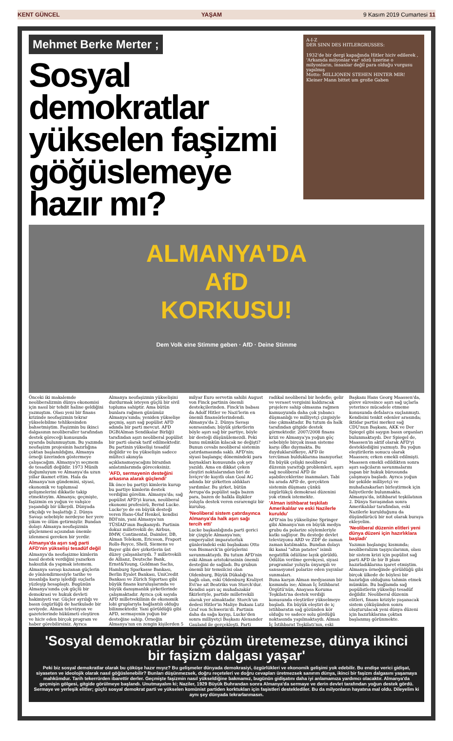KENT GÜNCEL YAŞAM 9 Kasım 2019 Cumartesi 11
Mehmet Berke Merter ;
Sosyal demokratlar yükselen faşizmi göğüslemeye hazır mı?
A-I-Z
DER SINN DES HITLERGRUSSES:
1932'de bir dergi kapağında Hitler hiciv edilerek , 'Arkamda milyonlar var' sözü üzerine o milyonların, insanlar değil para olduğu vurgusu yapılmış
Motto: MILLIONEN STEHEN HINTER MIR!
Kleiner Mann bittet um große Gaben
ALMANYA'DA
AfD
KORKUSU!
Dem Volk eine Stimme geben · AfD · Deine Stimme
Önceki iki makalemde neoliberalizmin dünya ekonomisi için nasıl bir tehdit haline geldiğini yazmıştım. Olası yeni bir finans krizinde neofaşizmin tekrar yükselebilme tehlikesinden bahsetmiştim. Faşizmin bu ikinci dalgasının neoliberaller tarafından destek göreceği konusunda uyarıda bulunmuştum. Bu yazımda neofaşizm projesinin hazırlığına çoktan başlanıldığını, Almanya örneği üzerinden göstermeye çalışacağım. Almanya'yı seçmem de tesadüfi değildir. 1973 Münih doğumluyum ve Almanya'da uzun yıllar ikamet ettim. Hala da Almanya'nın gündemini, siyasi, ekonomik ve toplumsal gelişmelerini dikkatle takip etmekteyim. Almanya; geçmişte, faşizmin en yoğun ve vahşice yaşandığı bir ülkeydi. Dünyada ırkçılığı ve başlattığı 2. Dünya Savaşı sebebiyle nerdeyse her yere yıkım ve ölüm getirmiştir. Bundan dolayı Almanya neofaşizmin güçlenmesi açısından önemle izlenmesi gereken bir yerdir.
Almanya'da aşırı sağ parti AFD'nin yükselişi tesadüf değil
Almanya'da neofaşizme kimlerin nasıl destek verdiğini yazarken haksızlık da yapmak istemem. Almanya savaşı kazanan güçlerin de yönlendirmesiyle tarihe ve insanlığa karşı işlediği suçlarla yüzleşip hesaplaştı. Bugünün Almanya'sında çok güçlü bir demokrasi ve hukuk devleti hakimiyeti var. Güçler ayrılığı ve basın özgürlüğü de harikulade bir seviyede. Alman televizyon ve gazetelerinde hükümeti eleştiren ve hiciv eden birçok program ve haber görebilirsiniz. Ayrıca Almanya neofaşizmin yükselişini durdurmak isteyen güçlü bir sivil topluma sahiptir. Ama bütün bunlara rağmen günümüz Almanya'sında; yeniden yükselişe geçmiş, aşırı sağ popülist AFD adında bir parti mevcut. AFD DGB(Alman Sendikalar Birliği) tarafından aşırı neoliberal popülist bir parti olarak tarif edilmektedir. Bu partinin yükselişi tesadüf değildir ve bu yükselişin sadece mülteci akınıyla açıklanamayacağını birazdan anlatımlarımda göreceksiniz.
'AFD, sermayenin desteğini arkasına alarak güçlendi'
İlk önce bu partiyi kimlerin kurup bu partiye kimlerin destek verdiğini görelim. Almanya'da; sağ popülist AFD'yi kuran, neoliberal ekonomi profesörü, Bernd Lucke. Lucke'ye de en büyük desteği veren Hans-Olaf Henkel, kendisi BDI'nin, yani Almanya'nın TÜSİAD'ının Başkanıydı. Partinin dokuz milletvekili de; Airbus, BMW, Continental, Daimler, DB, Alman Telekom, Ericsson, Fraport Rolls-Royce, Shell, Siemens ve Bayer gibi dev şirketlerin üst düzey çalışanlarıydı. 7 milletvekili de Allianz, Deutsche Bank, Ernst&Young, Goldman Sachs, Hamburg Sparkasse Bankası, Berlin Eyalet Bankası, UniCredit Bankası ve Zürich Sigortası gibi büyük finans kuruluşlarında ve büyük danışmanlık şirketlerinde çalışmaktadır. Ayrıca çok sayıda AFD milletvekilinin de ekonomik lobi gruplarıyla bağlantılı olduğu bilinmektedir. Yani görüldüğü gibi AFD, sermayenin yoğun bir desteğine sahip. Örneğin Almanya'nın en zengin kişilerden 5 milyar Euro servetin sahibi August von Finck partinin önemli destekçilerinden. Finck'in babası da Adolf Hitler ve Nazi'lerin en önemli finansörlerindendi.
Almanya'da 2. Dünya Savaşı sonrasından; büyük şirketlerin böyle aşırı sağ bir partiye, böyle bir desteği düşünülemezdi. Peki bunu mümkün kılacak ne değişti? Bunun cevabı neoliberal sistemin çatırdamasında saklı. AFD'nin; siyasi başlangıç dönemindeki para kaynakları konusunda çok şey yazıldı. Ama en dikkat çeken eleştiri noktalarından biri de İsviçre'de kayıtlı olan Goal AG adında bir şirketten aldıkları yardımlar. Bu şirket, bütün Avrupa'da popülist sağa bazen para, bazen de halkla ilişkiler yoluyla destek veren esrarengiz bir kuruluş.
'Neoliberal sistem çatırdayınca Almanya'da halk aşırı sağı tercih etti'
Lucke başkanlığında parti gerici bir çizgiyle Almanya'nın; emperyalist imparatorluk günlerindeki eski başbakanı Otto von Bismarck'in görüşlerini savunmaktaydı. Bu tutum AFD'nin eski Alman aristokrasinin önemli desteğini de sağladı. Bu grubun önemli bir temsilcisi olan Oldenburg, Büyük Dükalığı'na bağlı olan, eski Oldenburg Kraliyet Evi'ne ait Beatriks von Storch'dur. Kendisi aşırı uç muhafazakâr fikirleriyle, partide milletvekili olarak yer almaktadır. Storch'un dedesi Hitler'in Maliye Bakanı Lutz Graf von Schwerin'di. Partinin daha da sağa kayışı, Lucke'den sonra milliyetçi Başkanı Alexander Gauland ile gerçekleşti. Parti radikal neoliberal bir hedefle; gelir ve veraset vergisini kaldıracak projelere sahip olmasına rağmen kamuoyunda daha çok yabancı düşmanlığı ve milliyetçi çizgisiyle öne çıkmaktadır. Bu tutum da halk tarafından gitgide destek görmektedir. 2007/2008 finans krizi ve Almanya'ya yoğun göç sebebiyle birçok insan sisteme karşı öfke duymakta. Bu duyduklarıöfkeye, AFD ile tercüman bulduklarına inanıyorlar. En büyük çelişki neoliberal düzenin yarattığı problemleri, aşırı sağ neoliberal AFD ile aşabileceklerine inanmaları. Tabi bu arada AFD de, gerçekten sistemin düşmanı çünkü özgürlükçü demokrasi düzenini yok etmek istemekte.
'Alman istihbarat teşkilatı Amerikalılar ve eski Nazilerle kuruldu'
AFD'nin bu yükselişine Springer gibi Almanya'nın en büyük medya grubu da polarize söylemleriyle katkı sağlıyor. Bu desteğe devlet televizyonu ARD ve ZDF de zaman zaman katılmakta. Bundan dolayı iki kanal "altın patates" isimli negatiflik ödülüne layık görüldü. Ödülün verilme gerekçesi, siyasi programlar yoluyla önyargılı ve sansasyonel polarize eden yayınlar sunmaları.
Buna karşın Alman medyasının bir kısmında ise; Alman İç İstihbarat Örgütü'nün, Anayasa Koruma Teşkilatı'na destek verdiği konusunda eleştiriler yükselmeye başladı. En büyük eleştiri de iç istihbaratın sağ gözünden kör olduğu ve sadece solu gördüğü noktasında yapılmaktaydı. Alman İç İstihbarat Teşkilatı'nın, eski Başkanı Hans Georg Maassen'da, görev süresince aşırı sağ uçlarla yeterince mücadele etmeme konusunda defalarca suçlanmıştı. Kendisini tenkit edenler arasında; iktidar partisi merkez sağ CDU'nun Başkanı, AKK ve Der Spiegel gibi saygın basın organları bulunmaktaydı. Der Spiegel de, Maassen'in aktif olarak AFD'yi desteklediğini yazmıştı. Bu yoğun eleştirilerin sonucu olarak Maassen; erken emekli edilmişti. Maassen emekli edildikten sonra aşırı sağcıların savunmalarını yapan bir hukuk bürosunda çalışmaya başladı. Ayrıca yoğun bir şekilde milliyetçi ve muhafazakarları birleştirmek için faliyetlerde bulunmakta. Almanya'da, istihbarat teşkilatının 2. Dünya Savaşından sonra Amerikalılar tarafından, eski Nazilerle kurulduğunu da düşündürücü bir not olarak buraya ekleyelim.
'Neoliberal düzenin elitleri yeni dünya düzeni için hazırlıklara başladı'
Yazımın başlangıç kısmında; neoliberalizm taşıyıcılarının, olası bir sistem krizi için popülist sağ parti AFD ile bir B planı hazırladıklarına işaret etmiştim. Almanya örneğinde görüldüğü gibi birçok ülkede de böylesi bir hazırlığın olduğunu tahmin etmek mümkün. Bu bağlamda sağ popülistlerin yükselişi tesadüf değildir. Neoliberal düzenin elitleri, finans kriziyle yaşanacak sistem çöküşünden sonra oluşturulacak yeni dünya düzeni için hazırlıklarına çoktan başlanmış görünmekte.
'Sosyal demokratlar bir çözüm üretemezse, dünya ikinci bir faşizm dalgası yaşar'
Peki biz sosyal demokratlar olarak bu çöküşe hazır mıyız? Bu gelişmeler dünyada demokrasiyi, özgürlükleri ve ekonomik gelişimi yok edebilir. Bu endişe verici gidişat, siyaseten ve ideolojik olarak nasıl göğüslenebilir? Bunları düşünmezsek, doğru reçeteleri ve doğru cevapları üretmezsek sanırım dünya, ikinci bir faşizm dalgasını yaşamaya mahkûmdur. Tarih tekerrürden ibarettir derler. Geçmişte faşizmin nasıl yükseldiğine bakmamız, bugünün gidişatını daha iyi anlamamıza yardımcı olacaktır. Almanya'da geçmişin gölgesi, gitgide görülmeye başlandı. Unutmayalım ki; Naziler, 1929 Büyük Buhrandan sonra Almanya'da sermaye ve derin devlet tarafından yoğun destek gördü. Sermaye ve yerleşik elitler; güçlü sosyal demokrat parti ve yükselen komünist partiden korktukları için faşistleri desteklediler. Bu da milyonların hayatına mal oldu. Dileyelim ki aynı şey dünyada tekrarlanmasın.